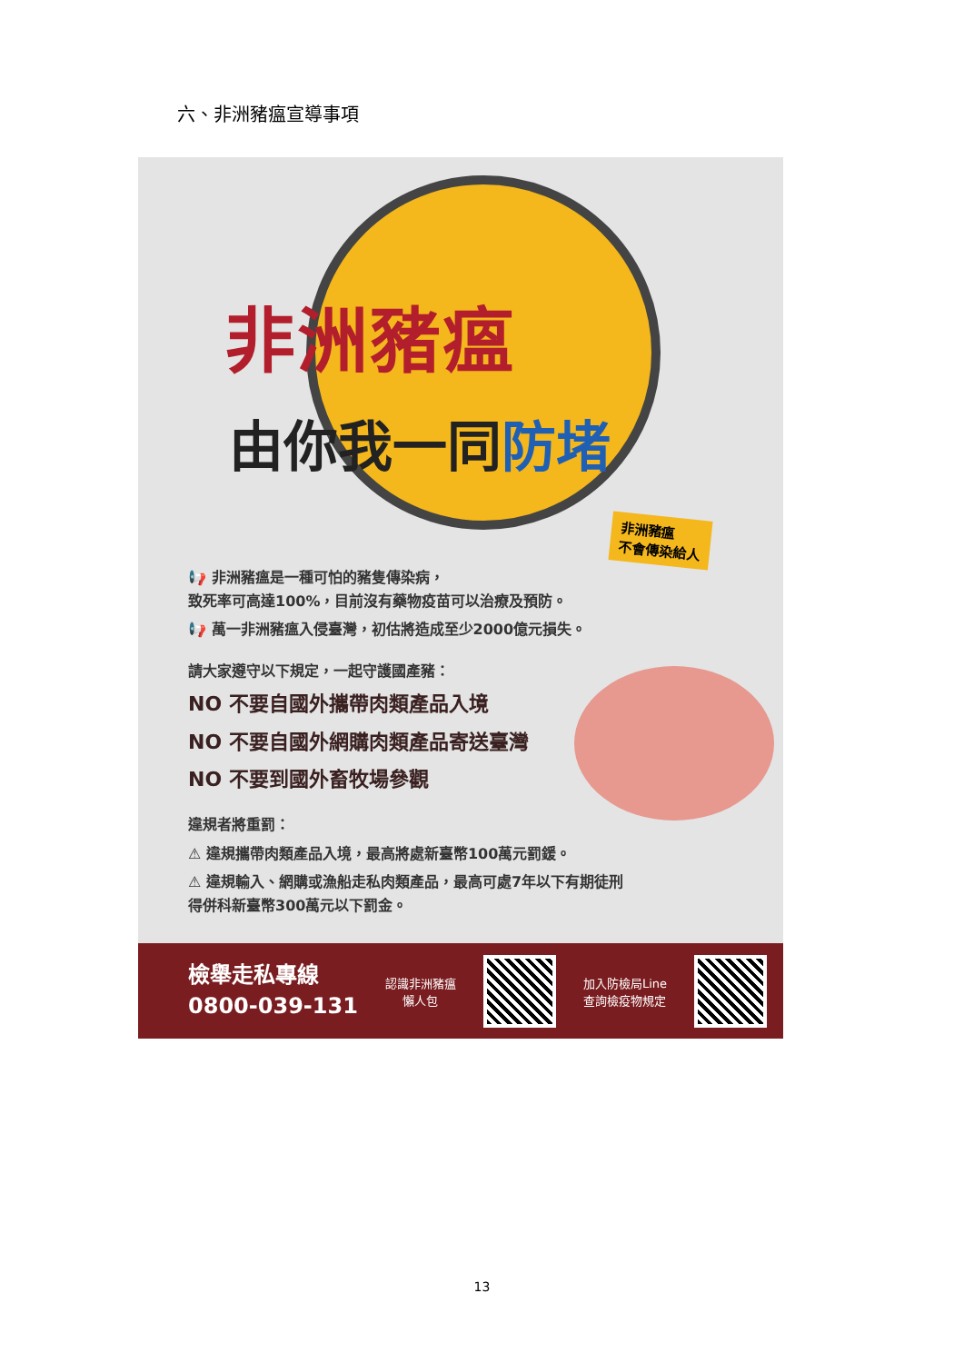六、非洲豬瘟宣導事項
非洲豬瘟
由你我一同防堵
非洲豬瘟
不會傳染給人
📢 非洲豬瘟是一種可怕的豬隻傳染病，
致死率可高達100%，目前沒有藥物疫苗可以治療及預防。
📢 萬一非洲豬瘟入侵臺灣，初估將造成至少2000億元損失。
請大家遵守以下規定，一起守護國產豬：
NO 不要自國外攜帶肉類產品入境
NO 不要自國外網購肉類產品寄送臺灣
NO 不要到國外畜牧場參觀
違規者將重罰：
⚠ 違規攜帶肉類產品入境，最高將處新臺幣100萬元罰鍰。
⚠ 違規輸入、網購或漁船走私肉類產品，最高可處7年以下有期徒刑
得併科新臺幣300萬元以下罰金。
檢舉走私專線
0800-039-131
認識非洲豬瘟
懶人包
加入防檢局Line
查詢檢疫物規定
13